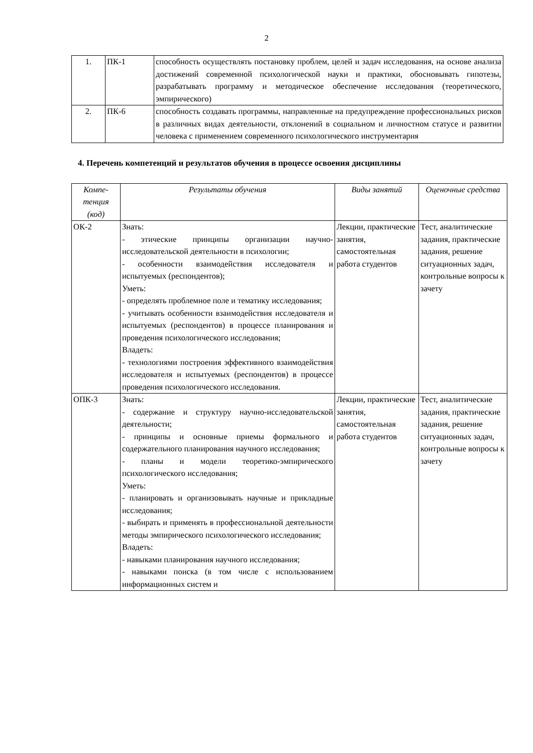2
| 1. | ПК-1 | способность осуществлять постановку проблем, целей и задач исследования, на основе анализа достижений современной психологической науки и практики, обосновывать гипотезы, разрабатывать программу и методическое обеспечение исследования (теоретического, эмпирического) |
| 2. | ПК-6 | способность создавать программы, направленные на предупреждение профессиональных рисков в различных видах деятельности, отклонений в социальном и личностном статусе и развитии человека с применением современного психологического инструментария |
4. Перечень компетенций и результатов обучения в процессе освоения дисциплины
| Компе- тенция (код) | Результаты обучения | Виды занятий | Оценочные средства |
| --- | --- | --- | --- |
| ОК-2 | Знать: - этические принципы организации научно-исследовательской деятельности в психологии; - особенности взаимодействия исследователя и испытуемых (респондентов); Уметь: - определять проблемное поле и тематику исследования; - учитывать особенности взаимодействия исследователя и испытуемых (респондентов) в процессе планирования и проведения психологического исследования; Владеть: - технологиями построения эффективного взаимодействия исследователя и испытуемых (респондентов) в процессе проведения психологического исследования. | Лекции, практические занятия, самостоятельная работа студентов | Тест, аналитические задания, практические задания, решение ситуационных задач, контрольные вопросы к зачету |
| ОПК-3 | Знать: - содержание и структуру научно-исследовательской деятельности; - принципы и основные приемы формального и содержательного планирования научного исследования; - планы и модели теоретико-эмпирического психологического исследования; Уметь: - планировать и организовывать научные и прикладные исследования; - выбирать и применять в профессиональной деятельности методы эмпирического психологического исследования; Владеть: - навыками планирования научного исследования; - навыками поиска (в том числе с использованием информационных систем и | Лекции, практические занятия, самостоятельная работа студентов | Тест, аналитические задания, практические задания, решение ситуационных задач, контрольные вопросы к зачету |